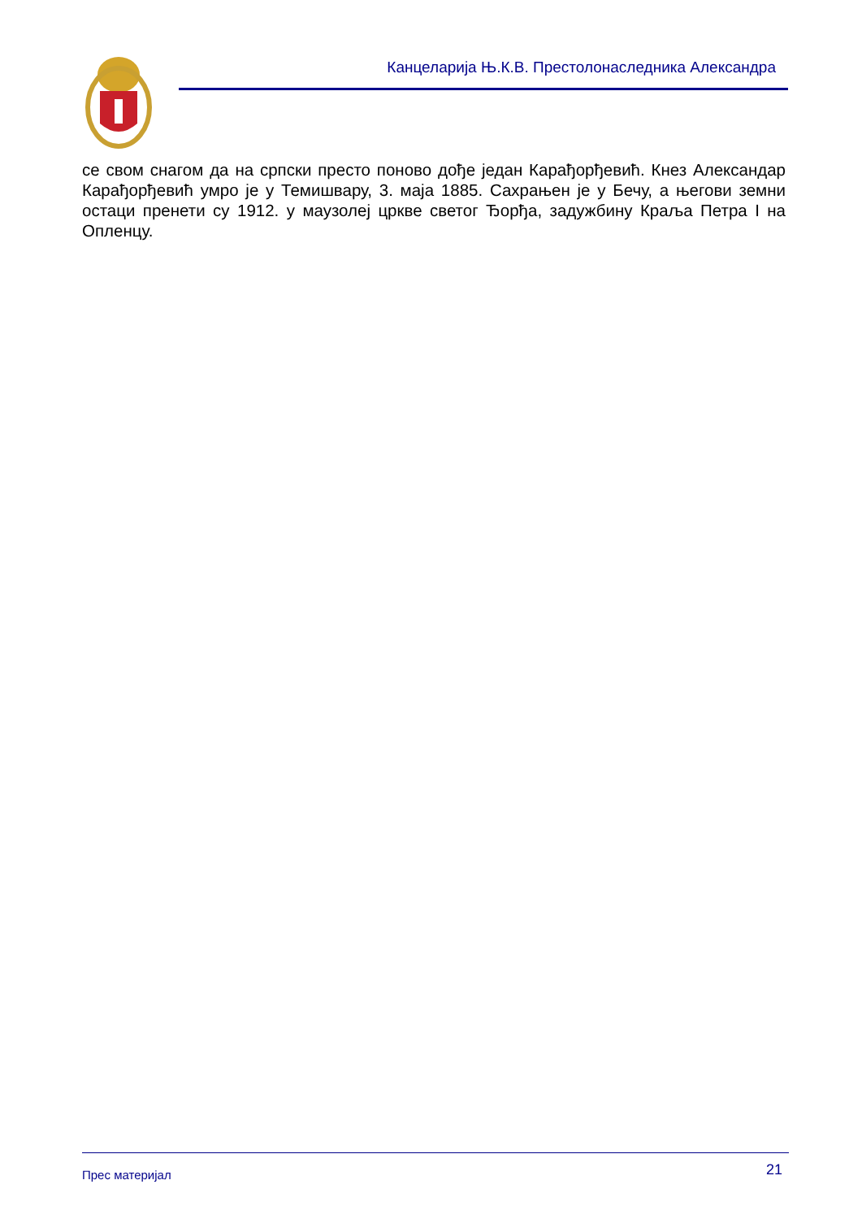Канцеларија Њ.К.В. Престолонаследника Александра
се свом снагом да на српски престо поново дође један Карађорђевић. Кнез Александар Карађорђевић умро је у Темишвару, 3. маја 1885. Сахрањен је у Бечу, а његови земни остаци пренети су 1912. у маузолеј цркве светог Ђорђа, задужбину Краља Петра I на Опленцу.
Прес материјал 21